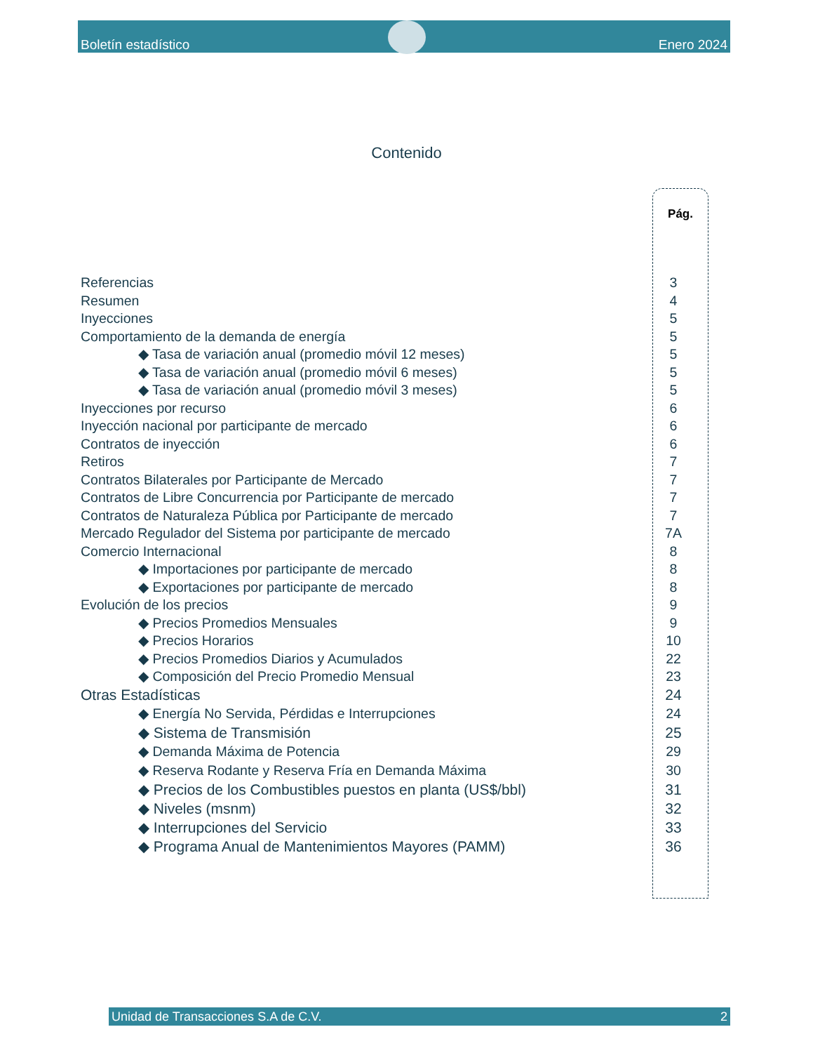Boletín estadístico Enero 2024
Contenido
Pág.
Referencias 3
Resumen 4
Inyecciones 5
Comportamiento de la demanda de energía 5
◆ Tasa de variación anual (promedio móvil 12 meses) 5
◆ Tasa de variación anual (promedio móvil 6 meses) 5
◆ Tasa de variación anual (promedio móvil 3 meses) 5
Inyecciones por recurso 6
Inyección nacional por participante de mercado 6
Contratos de inyección 6
Retiros 7
Contratos Bilaterales por Participante de Mercado 7
Contratos de Libre Concurrencia por Participante de mercado 7
Contratos de Naturaleza Pública por Participante de mercado 7
Mercado Regulador del Sistema por participante de mercado 7A
Comercio Internacional 8
◆ Importaciones por participante de mercado 8
◆ Exportaciones por participante de mercado 8
Evolución de los precios 9
◆ Precios Promedios Mensuales 9
◆ Precios Horarios 10
◆ Precios Promedios Diarios y Acumulados 22
◆ Composición del Precio Promedio Mensual 23
Otras Estadísticas 24
◆ Energía No Servida, Pérdidas e Interrupciones 24
◆ Sistema de Transmisión 25
◆ Demanda Máxima de Potencia 29
◆ Reserva Rodante y Reserva Fría en Demanda Máxima 30
◆ Precios de los Combustibles puestos en planta (US$/bbl) 31
◆ Niveles (msnm) 32
◆ Interrupciones del Servicio 33
◆ Programa Anual de Mantenimientos Mayores (PAMM) 36
Unidad de Transacciones S.A de C.V. 2